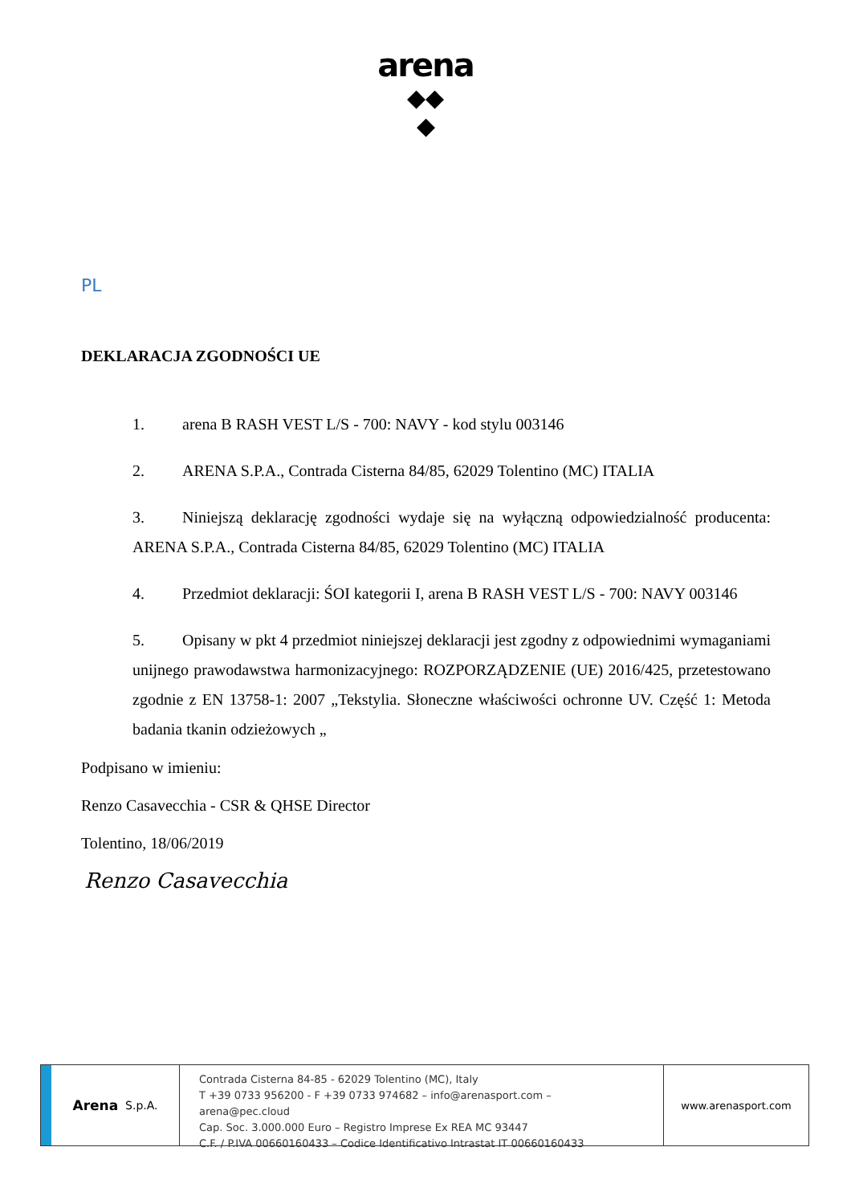arena
◆◆
◆
PL
DEKLARACJA ZGODNOŚCI UE
1. arena B RASH VEST L/S - 700: NAVY - kod stylu 003146
2. ARENA S.P.A., Contrada Cisterna 84/85, 62029 Tolentino (MC) ITALIA
3. Niniejszą deklarację zgodności wydaje się na wyłączną odpowiedzialność producenta: ARENA S.P.A., Contrada Cisterna 84/85, 62029 Tolentino (MC) ITALIA
4. Przedmiot deklaracji: ŚOI kategorii I, arena B RASH VEST L/S - 700: NAVY 003146
5. Opisany w pkt 4 przedmiot niniejszej deklaracji jest zgodny z odpowiednimi wymaganiami unijnego prawodawstwa harmonizacyjnego: ROZPORZĄDZENIE (UE) 2016/425, przetestowano zgodnie z EN 13758-1: 2007 „Tekstylia. Słoneczne właściwości ochronne UV. Część 1: Metoda badania tkanin odzieżowych „
Podpisano w imieniu:
Renzo Casavecchia - CSR & QHSE Director
Tolentino, 18/06/2019
Renzo Casavecchia
Arena S.p.A.
Contrada Cisterna 84-85 - 62029 Tolentino (MC), Italy
T +39 0733 956200 - F +39 0733 974682 – info@arenasport.com – arena@pec.cloud
Cap. Soc. 3.000.000 Euro – Registro Imprese Ex REA MC 93447
C.F. / P.IVA 00660160433 – Codice Identificativo Intrastat IT 00660160433
www.arenasport.com